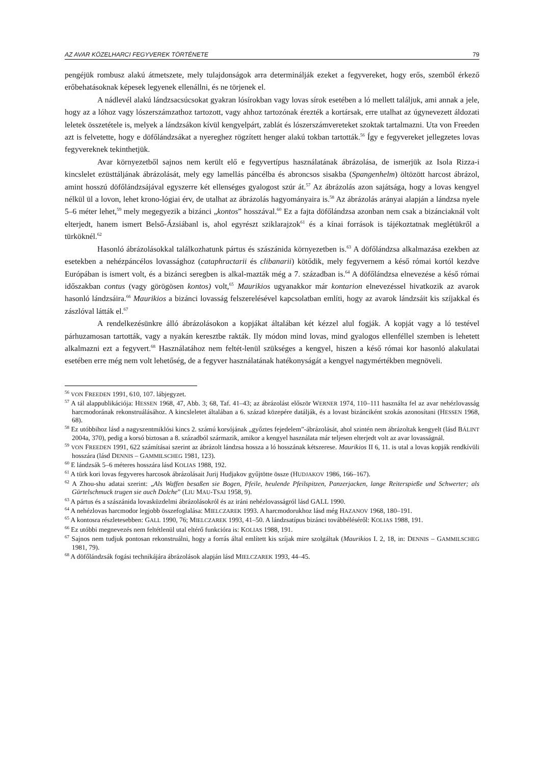AZ AVAR KÖZELHARCI FEGYVEREK TÖRTÉNETE 79
pengéjük rombusz alakú átmetszete, mely tulajdonságok arra determinálják ezeket a fegyvereket, hogy erős, szemből érkező erőbehatásoknak képesek legyenek ellenállni, és ne törjenek el.
A nádlevél alakú lándzsacsúcsokat gyakran lósírokban vagy lovas sírok esetében a ló mellett találjuk, ami annak a jele, hogy az a lóhoz vagy lószerszámzathoz tartozott, vagy ahhoz tartozónak érezték a kortársak, erre utalhat az úgynevezett áldozati leletek összetétele is, melyek a lándzsákon kívül kengyelpárt, zablát és lószerszámvereteket szoktak tartalmazni. Uta von Freeden azt is felvetette, hogy e döfőlándzsákat a nyereghez rögzített henger alakú tokban tartották.<sup>56</sup> Így e fegyvereket jellegzetes lovas fegyvereknek tekinthetjük.
Avar környezetből sajnos nem került elő e fegyvertípus használatának ábrázolása, de ismerjük az Isola Rizza-i kincslelet ezüsttáljának ábrázolását, mely egy lamellás páncélba és abroncsos sisakba (Spangenhelm) öltözött harcost ábrázol, amint hosszú döfőlándzsájával egyszerre két ellenséges gyalogost szúr át.<sup>57</sup> Az ábrázolás azon sajátsága, hogy a lovas kengyel nélkül ül a lovon, lehet krono-lógiai érv, de utalhat az ábrázolás hagyományaira is.<sup>58</sup> Az ábrázolás arányai alapján a lándzsa nyele 5–6 méter lehet,<sup>59</sup> mely megegyezik a bizánci „kontos” hosszával.<sup>60</sup> Ez a fajta döfőlándzsa azonban nem csak a bizánciaknál volt elterjedt, hanem ismert Belső-Ázsiábanl is, ahol egyrészt sziklarajzok<sup>61</sup> és a kínai források is tájékoztatnak meglétükről a türköknél.<sup>62</sup>
Hasonló ábrázolásokkal találkozhatunk pártus és szászánida környezetben is.<sup>63</sup> A döfőlándzsa alkalmazása ezekben az esetekben a nehézpáncélos lovassághoz (cataphractarii és clibanarii) kötődik, mely fegyvernem a késő római kortól kezdve Európában is ismert volt, és a bizánci seregben is alkal-mazták még a 7. században is.<sup>64</sup> A döfőlándzsa elnevezése a késő római időszakban contus (vagy görögösen kontos) volt,<sup>65</sup> Maurikios ugyanakkor már kontarion elnevezéssel hivatkozik az avarok hasonló lándzsáira.<sup>66</sup> Maurikios a bizánci lovasság felszerelésével kapcsolatban említi, hogy az avarok lándzsáit kis szíjakkal és zászlóval látták el.<sup>67</sup>
A rendelkezésünkre álló ábrázolásokon a kopjákat általában két kézzel alul fogják. A kopját vagy a ló testével párhuzamosan tartották, vagy a nyakán keresztbe rakták. Ily módon mind lovas, mind gyalogos ellenféllel szemben is lehetett alkalmazni ezt a fegyvert.<sup>68</sup> Használatához nem feltét-lenül szükséges a kengyel, hiszen a késő római kor hasonló alakulatai esetében erre még nem volt lehetőség, de a fegyver használatának hatékonyságát a kengyel nagymértékben megnöveli.
<sup>56</sup> VON FREEDEN 1991, 610, 107. lábjegyzet.
<sup>57</sup> A tál alappublikációja: HESSEN 1968, 47, Abb. 3; 68, Taf. 41–43; az ábrázolást először WERNER 1974, 110–111 használta fel az avar nehézlovasság harcmodorának rekonstruálásához. A kincsleletet általában a 6. század közepére datálják, és a lovast bizánciként szokás azonosítani (HESSEN 1968, 68).
<sup>58</sup> Ez utóbbihoz lásd a nagyszentmiklósi kincs 2. számú korsójának „győztes fejedelem”-ábrázolását, ahol szintén nem ábrázoltak kengyelt (lásd BÁLINT 2004a, 370), pedig a korsó biztosan a 8. századból származik, amikor a kengyel használata már teljesen elterjedt volt az avar lovasságnál.
<sup>59</sup> VON FREEDEN 1991, 622 számításai szerint az ábrázolt lándzsa hossza a ló hosszának kétszerese. Maurikios II 6, 11. is utal a lovas kopják rendkívüli hosszára (lásd DENNIS – GAMMILSCHEG 1981, 123).
<sup>60</sup> E lándzsák 5–6 méteres hosszára lásd KOLIAS 1988, 192.
<sup>61</sup> A türk kori lovas fegyveres harcosok ábrázolásait Jurij Hudjakov gyűjtötte össze (HUDJAKOV 1986, 166–167).
<sup>62</sup> A Zhou-shu adatai szerint: „Als Waffen besaßen sie Bogen, Pfeile, heulende Pfeilspitzen, Panzerjacken, lange Reiterspieße und Schwerter; als Gürtelschmuck trugen sie auch Dolche” (LIU MAU-TSAI 1958, 9).
<sup>63</sup> A pártus és a szászánida lovasküzdelmi ábrázolásokról és az iráni nehézlovasságról lásd GALL 1990.
<sup>64</sup> A nehézlovas harcmodor legjobb összefoglalása: MIELCZAREK 1993. A harcmodorukhoz lásd még HAZANOV 1968, 180–191.
<sup>65</sup> A kontosra részletesebben: GALL 1990, 76; MIELCZAREK 1993, 41–50. A lándzsatípus bizánci továbbéléséről: KOLIAS 1988, 191.
<sup>66</sup> Ez utóbbi megnevezés nem feltétlenül utal eltérő funkcióra is: KOLIAS 1988, 191.
<sup>67</sup> Sajnos nem tudjuk pontosan rekonstruálni, hogy a forrás által említett kis szíjak mire szolgáltak (Maurikios I. 2, 18, in: DENNIS – GAMMILSCHEG 1981, 79).
<sup>68</sup> A döfőlándzsák fogási technikájára ábrázolások alapján lásd MIELCZAREK 1993, 44–45.